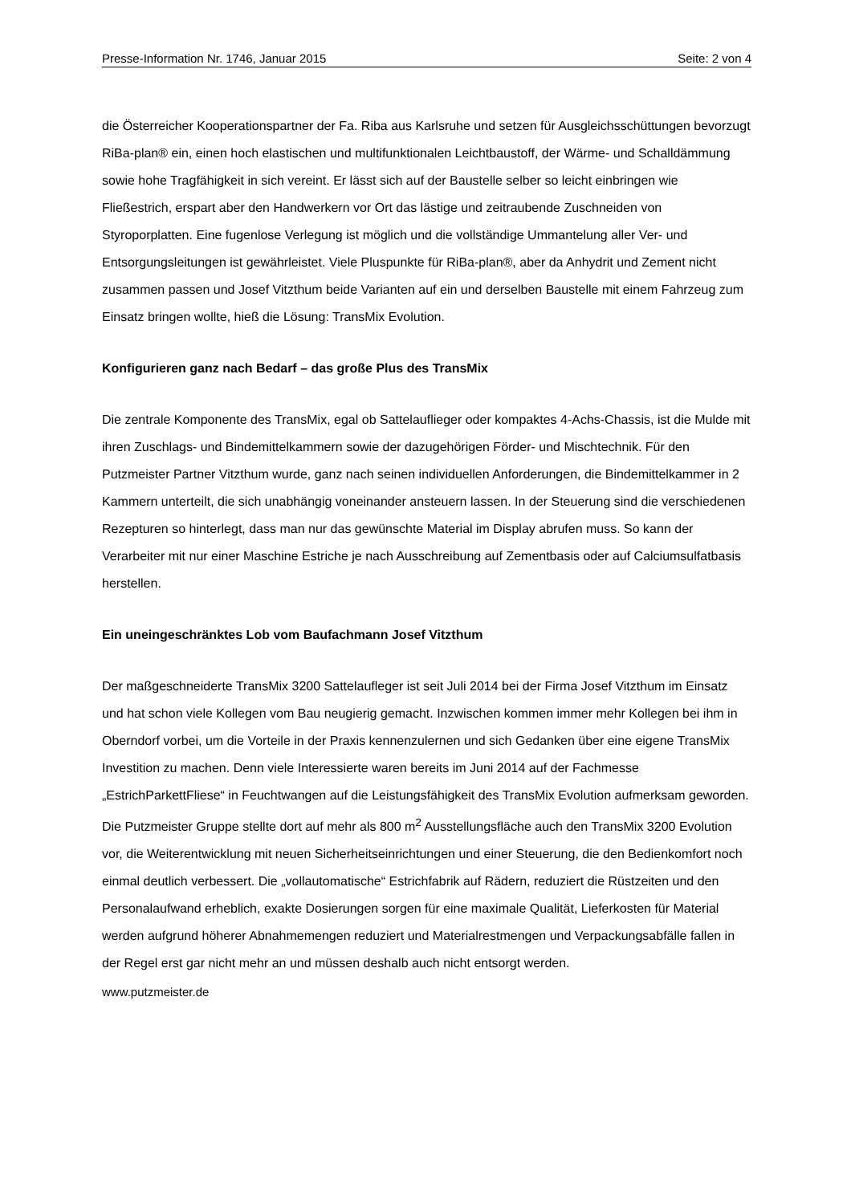Presse-Information Nr. 1746, Januar 2015 Seite: 2 von 4
die Österreicher Kooperationspartner der Fa. Riba aus Karlsruhe und setzen für Ausgleichsschüttungen bevorzugt RiBa-plan® ein, einen hoch elastischen und multifunktionalen Leichtbaustoff, der Wärme- und Schalldämmung sowie hohe Tragfähigkeit in sich vereint. Er lässt sich auf der Baustelle selber so leicht einbringen wie Fließestrich, erspart aber den Handwerkern vor Ort das lästige und zeitraubende Zuschneiden von Styroporplatten. Eine fugenlose Verlegung ist möglich und die vollständige Ummantelung aller Ver- und Entsorgungsleitungen ist gewährleistet. Viele Pluspunkte für RiBa-plan®, aber da Anhydrit und Zement nicht zusammen passen und Josef Vitzthum beide Varianten auf ein und derselben Baustelle mit einem Fahrzeug zum Einsatz bringen wollte, hieß die Lösung: TransMix Evolution.
Konfigurieren ganz nach Bedarf – das große Plus des TransMix
Die zentrale Komponente des TransMix, egal ob Sattelauflieger oder kompaktes 4-Achs-Chassis, ist die Mulde mit ihren Zuschlags- und Bindemittelkammern sowie der dazugehörigen Förder- und Mischtechnik. Für den Putzmeister Partner Vitzthum wurde, ganz nach seinen individuellen Anforderungen, die Bindemittelkammer in 2 Kammern unterteilt, die sich unabhängig voneinander ansteuern lassen. In der Steuerung sind die verschiedenen Rezepturen so hinterlegt, dass man nur das gewünschte Material im Display abrufen muss. So kann der Verarbeiter mit nur einer Maschine Estriche je nach Ausschreibung auf Zementbasis oder auf Calciumsulfatbasis herstellen.
Ein uneingeschränktes Lob vom Baufachmann Josef Vitzthum
Der maßgeschneiderte TransMix 3200 Sattelaufleger ist seit Juli 2014 bei der Firma Josef Vitzthum im Einsatz und hat schon viele Kollegen vom Bau neugierig gemacht. Inzwischen kommen immer mehr Kollegen bei ihm in Oberndorf vorbei, um die Vorteile in der Praxis kennenzulernen und sich Gedanken über eine eigene TransMix Investition zu machen. Denn viele Interessierte waren bereits im Juni 2014 auf der Fachmesse „EstrichParkettFliese“ in Feuchtwangen auf die Leistungsfähigkeit des TransMix Evolution aufmerksam geworden. Die Putzmeister Gruppe stellte dort auf mehr als 800 m<sup>2</sup> Ausstellungsfläche auch den TransMix 3200 Evolution vor, die Weiterentwicklung mit neuen Sicherheitseinrichtungen und einer Steuerung, die den Bedienkomfort noch einmal deutlich verbessert. Die „vollautomatische“ Estrichfabrik auf Rädern, reduziert die Rüstzeiten und den Personalaufwand erheblich, exakte Dosierungen sorgen für eine maximale Qualität, Lieferkosten für Material werden aufgrund höherer Abnahmemengen reduziert und Materialrestmengen und Verpackungsabfälle fallen in der Regel erst gar nicht mehr an und müssen deshalb auch nicht entsorgt werden.
www.putzmeister.de